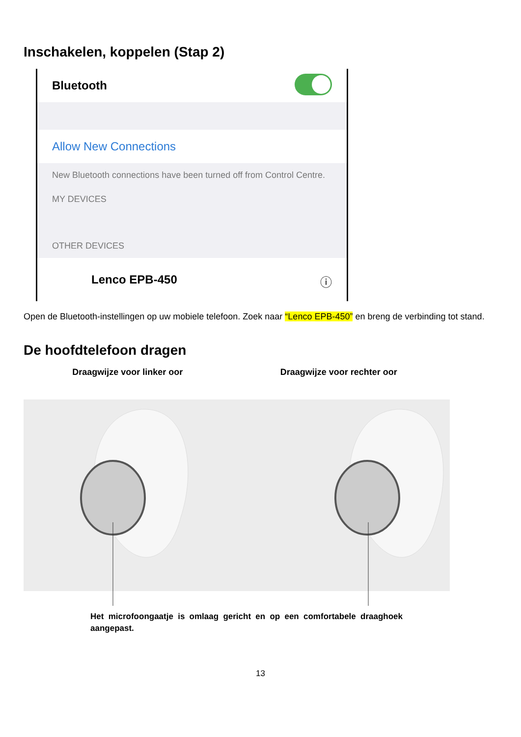Inschakelen, koppelen (Stap 2)
Bluetooth
Allow New Connections
New Bluetooth connections have been turned off from Control Centre.
MY DEVICES
OTHER DEVICES
Lenco EPB-450 ⓘ
Open de Bluetooth-instellingen op uw mobiele telefoon. Zoek naar “Lenco EPB-450” en breng de verbinding tot stand.
De hoofdtelefoon dragen
Draagwijze voor linker oor Draagwijze voor rechter oor
Het microfoongaatje is omlaag gericht en op een comfortabele draaghoek aangepast.
13